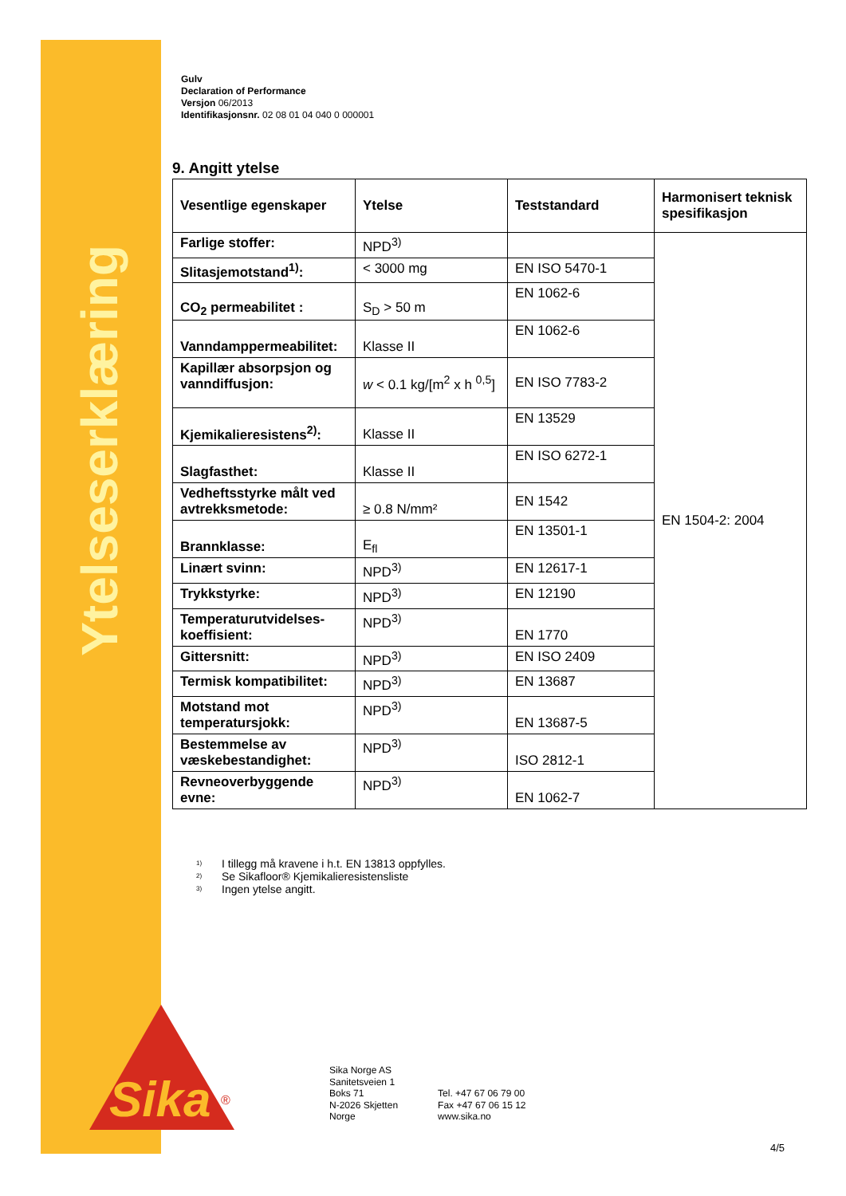Ytelseserklæring
Sika
®
Gulv
Declaration of Performance
Versjon 06/2013
Identifikasjonsnr. 02 08 01 04 040 0 000001
9. Angitt ytelse
| Vesentlige egenskaper | Ytelse | Teststandard | Harmonisert teknisk spesifikasjon |
| --- | --- | --- | --- |
| Farlige stoffer: | NPD<sup>3)</sup> | | EN 1504-2: 2004 |
| Slitasjemotstand<sup>1)</sup>: | < 3000 mg | EN ISO 5470-1 | |
| CO<sub>2</sub> permeabilitet : | S<sub>D</sub> > 50 m | EN 1062-6 | |
| Vanndamppermeabilitet: | Klasse II | EN 1062-6 | |
| Kapillær absorpsjon og vanndiffusjon: | w < 0.1 kg/[m<sup>2</sup> x h <sup>0,5</sup>] | EN ISO 7783-2 | |
| Kjemikalieresistens<sup>2)</sup>: | Klasse II | EN 13529 | |
| Slagfasthet: | Klasse II | EN ISO 6272-1 | |
| Vedheftsstyrke målt ved avtrekksmetode: | ≥ 0.8 N/mm² | EN 1542 | |
| Brannklasse: | E<sub>fl</sub> | EN 13501-1 | |
| Linært svinn: | NPD<sup>3)</sup> | EN 12617-1 | |
| Trykkstyrke: | NPD<sup>3)</sup> | EN 12190 | |
| Temperaturutvidelses-koeffisient: | NPD<sup>3)</sup> | EN 1770 | |
| Gittersnitt: | NPD<sup>3)</sup> | EN ISO 2409 | |
| Termisk kompatibilitet: | NPD<sup>3)</sup> | EN 13687 | |
| Motstand mot temperatursjokk: | NPD<sup>3)</sup> | EN 13687-5 | |
| Bestemmelse av væskebestandighet: | NPD<sup>3)</sup> | ISO 2812-1 | |
| Revneoverbyggende evne: | NPD<sup>3)</sup> | EN 1062-7 | |
<sup>1)</sup> I tillegg må kravene i h.t. EN 13813 oppfylles.
<sup>2)</sup> Se Sikafloor® Kjemikalieresistensliste
<sup>3)</sup> Ingen ytelse angitt.
Sika Norge AS
Sanitetsveien 1
Boks 71
N-2026 Skjetten
Norge
Tel. +47 67 06 79 00
Fax +47 67 06 15 12
www.sika.no
4/5